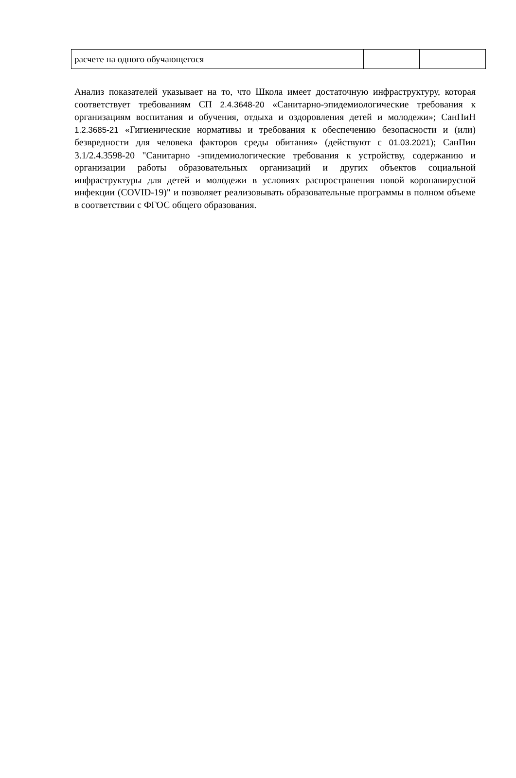| расчете на одного обучающегося | | |
Анализ показателей указывает на то, что Школа имеет достаточную инфраструктуру, которая соответствует требованиям СП 2.4.3648-20 «Санитарно-эпидемиологические требования к организациям воспитания и обучения, отдыха и оздоровления детей и молодежи»; СанПиН 1.2.3685-21 «Гигиенические нормативы и требования к обеспечению безопасности и (или) безвредности для человека факторов среды обитания» (действуют с 01.03.2021); СанПин 3.1/2.4.3598-20 "Санитарно -эпидемиологические требования к устройству, содержанию и организации работы образовательных организаций и других объектов социальной инфраструктуры для детей и молодежи в условиях распространения новой коронавирусной инфекции (COVID-19)" и позволяет реализовывать образовательные программы в полном объеме в соответствии с ФГОС общего образования.